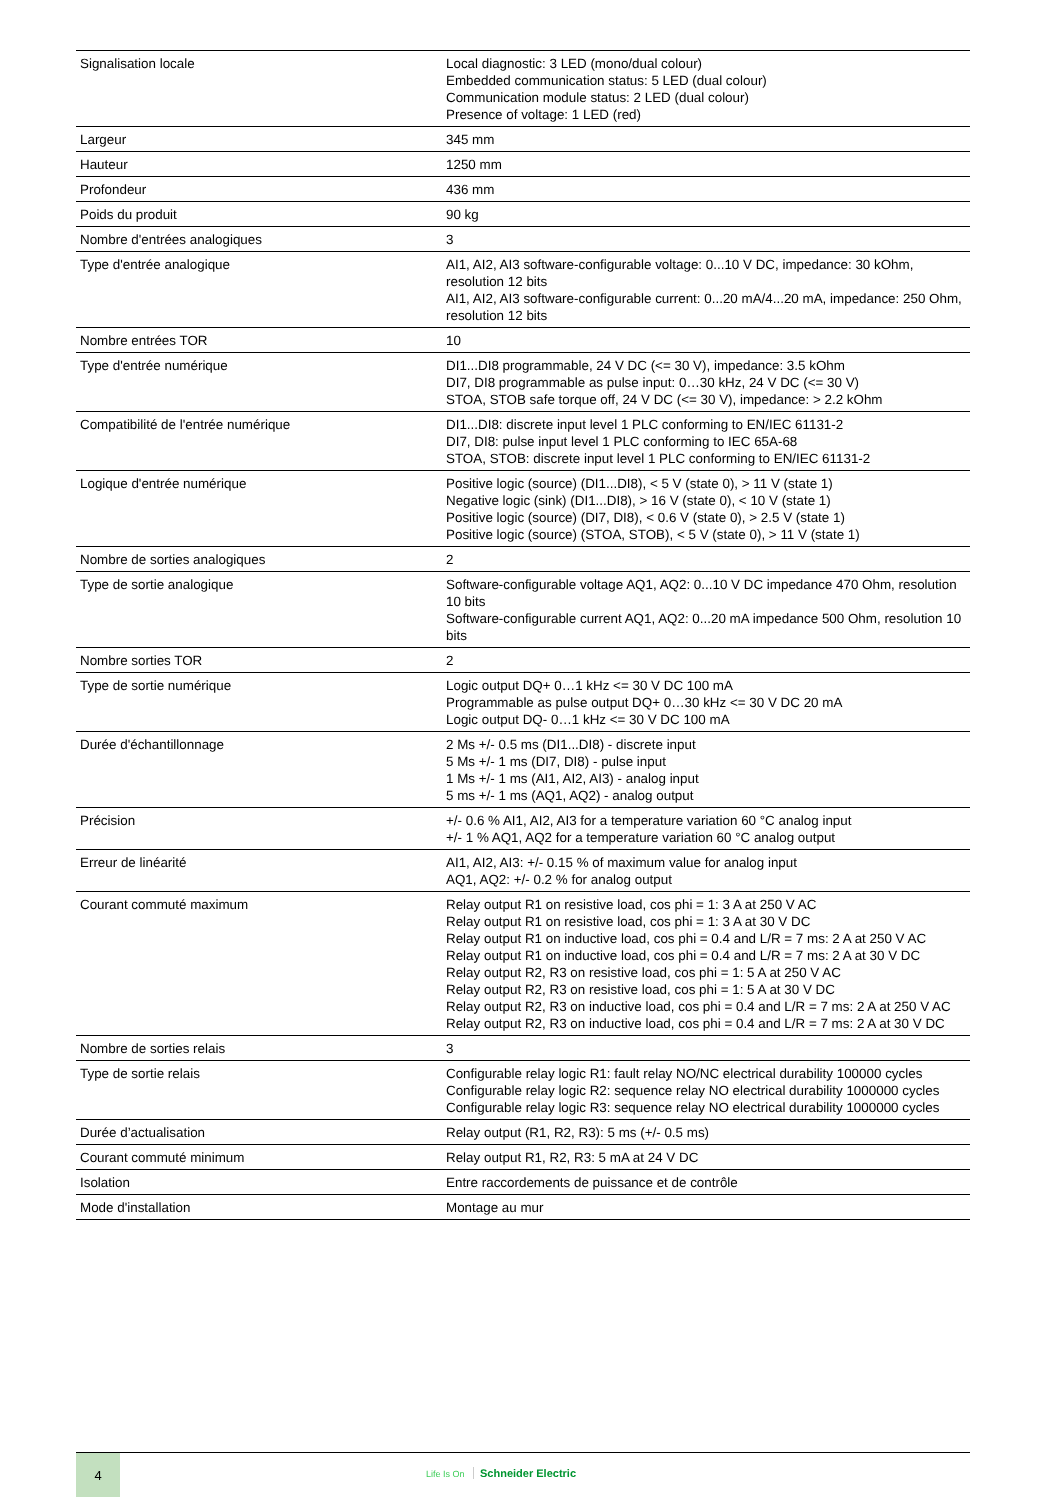| Signalisation locale | Local diagnostic: 3 LED (mono/dual colour) Embedded communication status: 5 LED (dual colour) Communication module status: 2 LED (dual colour) Presence of voltage: 1 LED (red) |
| Largeur | 345 mm |
| Hauteur | 1250 mm |
| Profondeur | 436 mm |
| Poids du produit | 90 kg |
| Nombre d'entrées analogiques | 3 |
| Type d'entrée analogique | AI1, AI2, AI3 software-configurable voltage: 0...10 V DC, impedance: 30 kOhm, resolution 12 bits AI1, AI2, AI3 software-configurable current: 0...20 mA/4...20 mA, impedance: 250 Ohm, resolution 12 bits |
| Nombre entrées TOR | 10 |
| Type d'entrée numérique | DI1...DI8 programmable, 24 V DC (<= 30 V), impedance: 3.5 kOhm DI7, DI8 programmable as pulse input: 0…30 kHz, 24 V DC (<= 30 V) STOA, STOB safe torque off, 24 V DC (<= 30 V), impedance: > 2.2 kOhm |
| Compatibilité de l'entrée numérique | DI1...DI8: discrete input level 1 PLC conforming to EN/IEC 61131-2 DI7, DI8: pulse input level 1 PLC conforming to IEC 65A-68 STOA, STOB: discrete input level 1 PLC conforming to EN/IEC 61131-2 |
| Logique d'entrée numérique | Positive logic (source) (DI1...DI8), < 5 V (state 0), > 11 V (state 1) Negative logic (sink) (DI1...DI8), > 16 V (state 0), < 10 V (state 1) Positive logic (source) (DI7, DI8), < 0.6 V (state 0), > 2.5 V (state 1) Positive logic (source) (STOA, STOB), < 5 V (state 0), > 11 V (state 1) |
| Nombre de sorties analogiques | 2 |
| Type de sortie analogique | Software-configurable voltage AQ1, AQ2: 0...10 V DC impedance 470 Ohm, resolution 10 bits Software-configurable current AQ1, AQ2: 0...20 mA impedance 500 Ohm, resolution 10 bits |
| Nombre sorties TOR | 2 |
| Type de sortie numérique | Logic output DQ+ 0…1 kHz <= 30 V DC 100 mA Programmable as pulse output DQ+ 0…30 kHz <= 30 V DC 20 mA Logic output DQ- 0…1 kHz <= 30 V DC 100 mA |
| Durée d'échantillonnage | 2 Ms +/- 0.5 ms (DI1...DI8) - discrete input 5 Ms +/- 1 ms (DI7, DI8) - pulse input 1 Ms +/- 1 ms (AI1, AI2, AI3) - analog input 5 ms +/- 1 ms (AQ1, AQ2) - analog output |
| Précision | +/- 0.6 % AI1, AI2, AI3 for a temperature variation 60 °C analog input +/- 1 % AQ1, AQ2 for a temperature variation 60 °C analog output |
| Erreur de linéarité | AI1, AI2, AI3: +/- 0.15 % of maximum value for analog input AQ1, AQ2: +/- 0.2 % for analog output |
| Courant commuté maximum | Relay output R1 on resistive load, cos phi = 1: 3 A at 250 V AC Relay output R1 on resistive load, cos phi = 1: 3 A at 30 V DC Relay output R1 on inductive load, cos phi = 0.4 and L/R = 7 ms: 2 A at 250 V AC Relay output R1 on inductive load, cos phi = 0.4 and L/R = 7 ms: 2 A at 30 V DC Relay output R2, R3 on resistive load, cos phi = 1: 5 A at 250 V AC Relay output R2, R3 on resistive load, cos phi = 1: 5 A at 30 V DC Relay output R2, R3 on inductive load, cos phi = 0.4 and L/R = 7 ms: 2 A at 250 V AC Relay output R2, R3 on inductive load, cos phi = 0.4 and L/R = 7 ms: 2 A at 30 V DC |
| Nombre de sorties relais | 3 |
| Type de sortie relais | Configurable relay logic R1: fault relay NO/NC electrical durability 100000 cycles Configurable relay logic R2: sequence relay NO electrical durability 1000000 cycles Configurable relay logic R3: sequence relay NO electrical durability 1000000 cycles |
| Durée d’actualisation | Relay output (R1, R2, R3): 5 ms (+/- 0.5 ms) |
| Courant commuté minimum | Relay output R1, R2, R3: 5 mA at 24 V DC |
| Isolation | Entre raccordements de puissance et de contrôle |
| Mode d'installation | Montage au mur |
4
Life Is On Schneider Electric